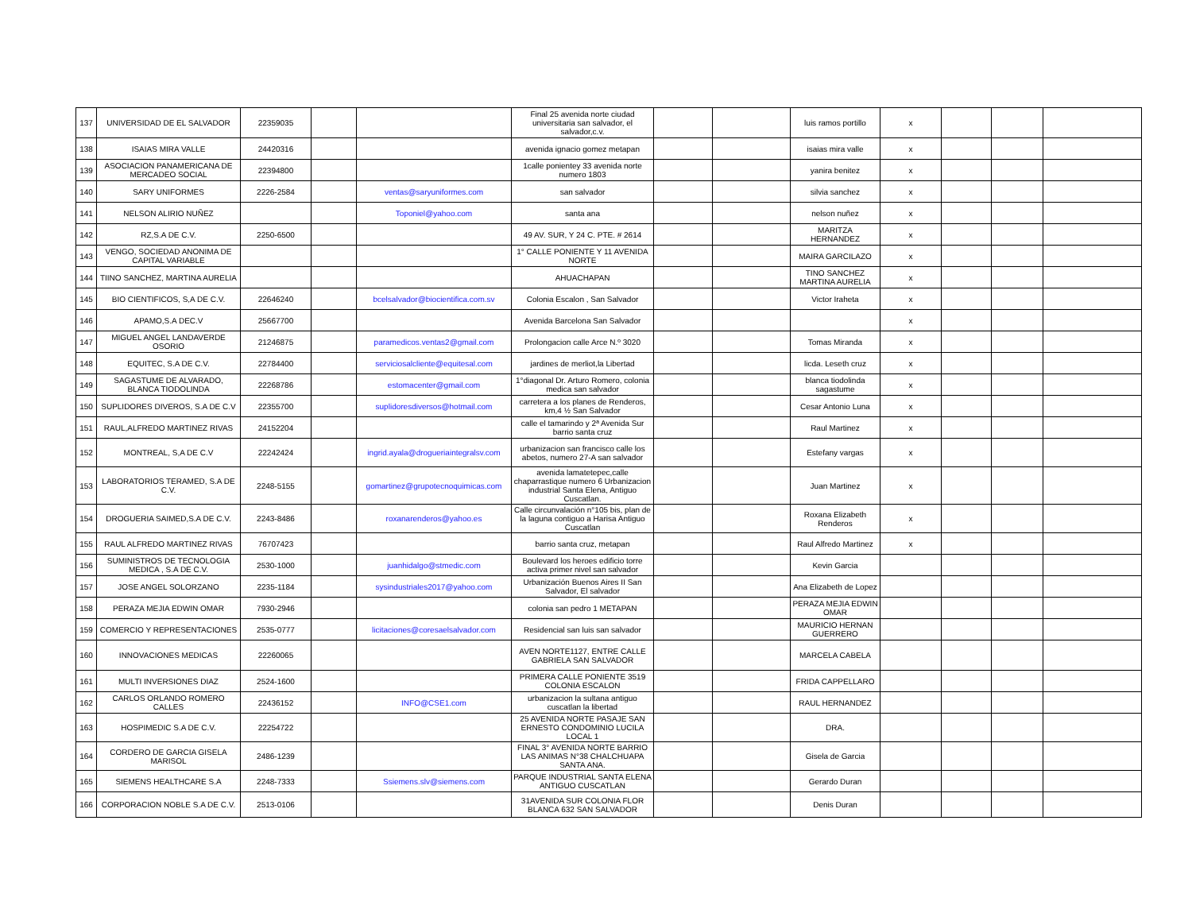| 137 | UNIVERSIDAD DE EL SALVADOR | 22359035 | | | Final 25 avenida norte ciudad universitaria san salvador, el salvador,c.v. | | | luis ramos portillo | x | | | |
| 138 | ISAIAS MIRA VALLE | 24420316 | | | avenida ignacio gomez metapan | | | isaias mira valle | x | | | |
| 139 | ASOCIACION PANAMERICANA DE MERCADEO SOCIAL | 22394800 | | | 1calle ponientey 33 avenida norte numero 1803 | | | yanira benitez | x | | | |
| 140 | SARY UNIFORMES | 2226-2584 | | ventas@saryuniformes.com | san salvador | | | silvia sanchez | x | | | |
| 141 | NELSON ALIRIO NUÑEZ | | | Toponiel@yahoo.com | santa ana | | | nelson nuñez | x | | | |
| 142 | RZ,S.A DE C.V. | 2250-6500 | | | 49 AV. SUR, Y 24 C. PTE. # 2614 | | | MARITZA HERNANDEZ | x | | | |
| 143 | VENGO, SOCIEDAD ANONIMA DE CAPITAL VARIABLE | | | | 1° CALLE PONIENTE Y 11 AVENIDA NORTE | | | MAIRA GARCILAZO | x | | | |
| 144 | TIINO SANCHEZ, MARTINA AURELIA | | | | AHUACHAPAN | | | TINO SANCHEZ MARTINA AURELIA | x | | | |
| 145 | BIO CIENTIFICOS, S,A DE C.V. | 22646240 | | bcelsalvador@biocientifica.com.sv | Colonia Escalon , San Salvador | | | Victor Iraheta | x | | | |
| 146 | APAMO,S.A DEC.V | 25667700 | | | Avenida Barcelona San Salvador | | | | x | | | |
| 147 | MIGUEL ANGEL LANDAVERDE OSORIO | 21246875 | | paramedicos.ventas2@gmail.com | Prolongacion calle Arce N.º 3020 | | | Tomas Miranda | x | | | |
| 148 | EQUITEC, S.A DE C.V. | 22784400 | | serviciosalcliente@equitesal.com | jardines de merliot,la Libertad | | | licda. Leseth cruz | x | | | |
| 149 | SAGASTUME DE ALVARADO, BLANCA TIODOLINDA | 22268786 | | estomacenter@gmail.com | 1°diagonal Dr. Arturo Romero, colonia medica san salvador | | | blanca tiodolinda sagastume | x | | | |
| 150 | SUPLIDORES DIVEROS, S.A DE C.V | 22355700 | | suplidoresdiversos@hotmail.com | carretera a los planes de Renderos, km,4 ½ San Salvador | | | Cesar Antonio Luna | x | | | |
| 151 | RAUL,ALFREDO MARTINEZ RIVAS | 24152204 | | | calle el tamarindo y 2ª Avenida Sur barrio santa cruz | | | Raul Martinez | x | | | |
| 152 | MONTREAL, S,A DE C.V | 22242424 | | ingrid.ayala@drogueriaintegralsv.com | urbanizacion san francisco calle los abetos, numero 27-A san salvador | | | Estefany vargas | x | | | |
| 153 | LABORATORIOS TERAMED, S.A DE C.V. | 2248-5155 | | gomartinez@grupotecnoquimicas.com | avenida lamatetepec,calle chaparrastique numero 6 Urbanizacion industrial Santa Elena, Antiguo Cuscatlan. | | | Juan Martinez | x | | | |
| 154 | DROGUERIA SAIMED,S.A DE C.V. | 2243-8486 | | roxanarenderos@yahoo.es | Calle circunvalación n°105 bis, plan de la laguna contiguo a Harisa Antiguo Cuscatlan | | | Roxana Elizabeth Renderos | x | | | |
| 155 | RAUL ALFREDO MARTINEZ RIVAS | 76707423 | | | barrio santa cruz, metapan | | | Raul Alfredo Martinez | x | | | |
| 156 | SUMINISTROS DE TECNOLOGIA MEDICA , S.A DE C.V. | 2530-1000 | | juanhidalgo@stmedic.com | Boulevard los heroes edificio torre activa primer nivel san salvador | | | Kevin Garcia | | | | |
| 157 | JOSE ANGEL SOLORZANO | 2235-1184 | | sysindustriales2017@yahoo.com | Urbanización Buenos Aires II San Salvador, El salvador | | | Ana Elizabeth de Lopez | | | | |
| 158 | PERAZA MEJIA EDWIN OMAR | 7930-2946 | | | colonia san pedro 1 METAPAN | | | PERAZA MEJIA EDWIN OMAR | | | | |
| 159 | COMERCIO Y REPRESENTACIONES | 2535-0777 | | licitaciones@coresaelsalvador.com | Residencial san luis san salvador | | | MAURICIO HERNAN GUERRERO | | | | |
| 160 | INNOVACIONES MEDICAS | 22260065 | | | AVEN NORTE1127, ENTRE CALLE GABRIELA SAN SALVADOR | | | MARCELA CABELA | | | | |
| 161 | MULTI INVERSIONES DIAZ | 2524-1600 | | | PRIMERA CALLE PONIENTE 3519 COLONIA ESCALON | | | FRIDA CAPPELLARO | | | | |
| 162 | CARLOS ORLANDO ROMERO CALLES | 22436152 | | INFO@CSE1.com | urbanizacion la sultana antiguo cuscatlan la libertad | | | RAUL HERNANDEZ | | | | |
| 163 | HOSPIMEDIC S.A DE C.V. | 22254722 | | | 25 AVENIDA NORTE PASAJE SAN ERNESTO CONDOMINIO LUCILA LOCAL 1 | | | DRA. | | | | |
| 164 | CORDERO DE GARCIA GISELA MARISOL | 2486-1239 | | | FINAL 3° AVENIDA NORTE BARRIO LAS ANIMAS N°38 CHALCHUAPA SANTA ANA. | | | Gisela de Garcia | | | | |
| 165 | SIEMENS HEALTHCARE S.A | 2248-7333 | | Ssiemens.slv@siemens.com | PARQUE INDUSTRIAL SANTA ELENA ANTIGUO CUSCATLAN | | | Gerardo Duran | | | | |
| 166 | CORPORACION NOBLE S.A DE C.V. | 2513-0106 | | | 31AVENIDA SUR COLONIA FLOR BLANCA 632 SAN SALVADOR | | | Denis Duran | | | | |